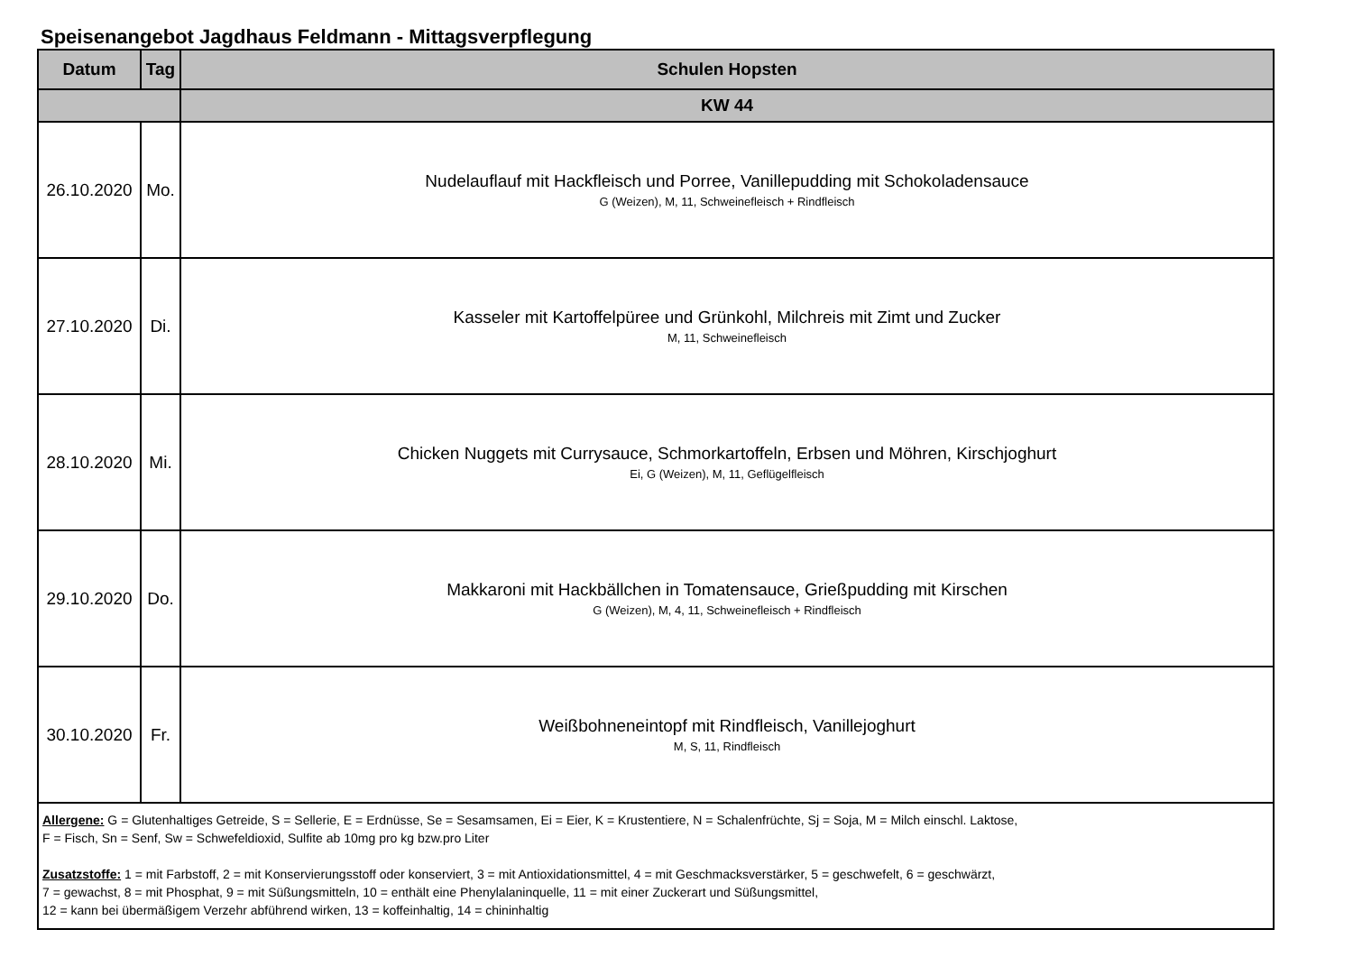Speisenangebot Jagdhaus Feldmann - Mittagsverpflegung
| Datum | Tag | Schulen Hopsten |
| --- | --- | --- |
| | | KW 44 |
| 26.10.2020 | Mo. | Nudelauflauf mit Hackfleisch und Porree, Vanillepudding mit Schokoladensauce G (Weizen), M, 11, Schweinefleisch + Rindfleisch |
| 27.10.2020 | Di. | Kasseler mit Kartoffelpüree und Grünkohl, Milchreis mit Zimt und Zucker M, 11, Schweinefleisch |
| 28.10.2020 | Mi. | Chicken Nuggets mit Currysauce, Schmorkartoffeln, Erbsen und Möhren, Kirschjoghurt Ei, G (Weizen), M, 11, Geflügelfleisch |
| 29.10.2020 | Do. | Makkaroni mit Hackbällchen in Tomatensauce, Grießpudding mit Kirschen G (Weizen), M, 4, 11, Schweinefleisch + Rindfleisch |
| 30.10.2020 | Fr. | Weißbohneneintopf mit Rindfleisch, Vanillejoghurt M, S, 11, Rindfleisch |
| Allergene: G = Glutenhaltiges Getreide, S = Sellerie, E = Erdnüsse, Se = Sesamsamen, Ei = Eier, K = Krustentiere, N = Schalenfrüchte, Sj = Soja, M = Milch einschl. Laktose, F = Fisch, Sn = Senf, Sw = Schwefeldioxid, Sulfite ab 10mg pro kg bzw.pro Liter Zusatzstoffe: 1 = mit Farbstoff, 2 = mit Konservierungsstoff oder konserviert, 3 = mit Antioxidationsmittel, 4 = mit Geschmacksverstärker, 5 = geschwefelt, 6 = geschwärzt, 7 = gewachst, 8 = mit Phosphat, 9 = mit Süßungsmitteln, 10 = enthält eine Phenylalaninquelle, 11 = mit einer Zuckerart und Süßungsmittel, 12 = kann bei übermäßigem Verzehr abführend wirken, 13 = koffeinhaltig, 14 = chininhaltig | | |